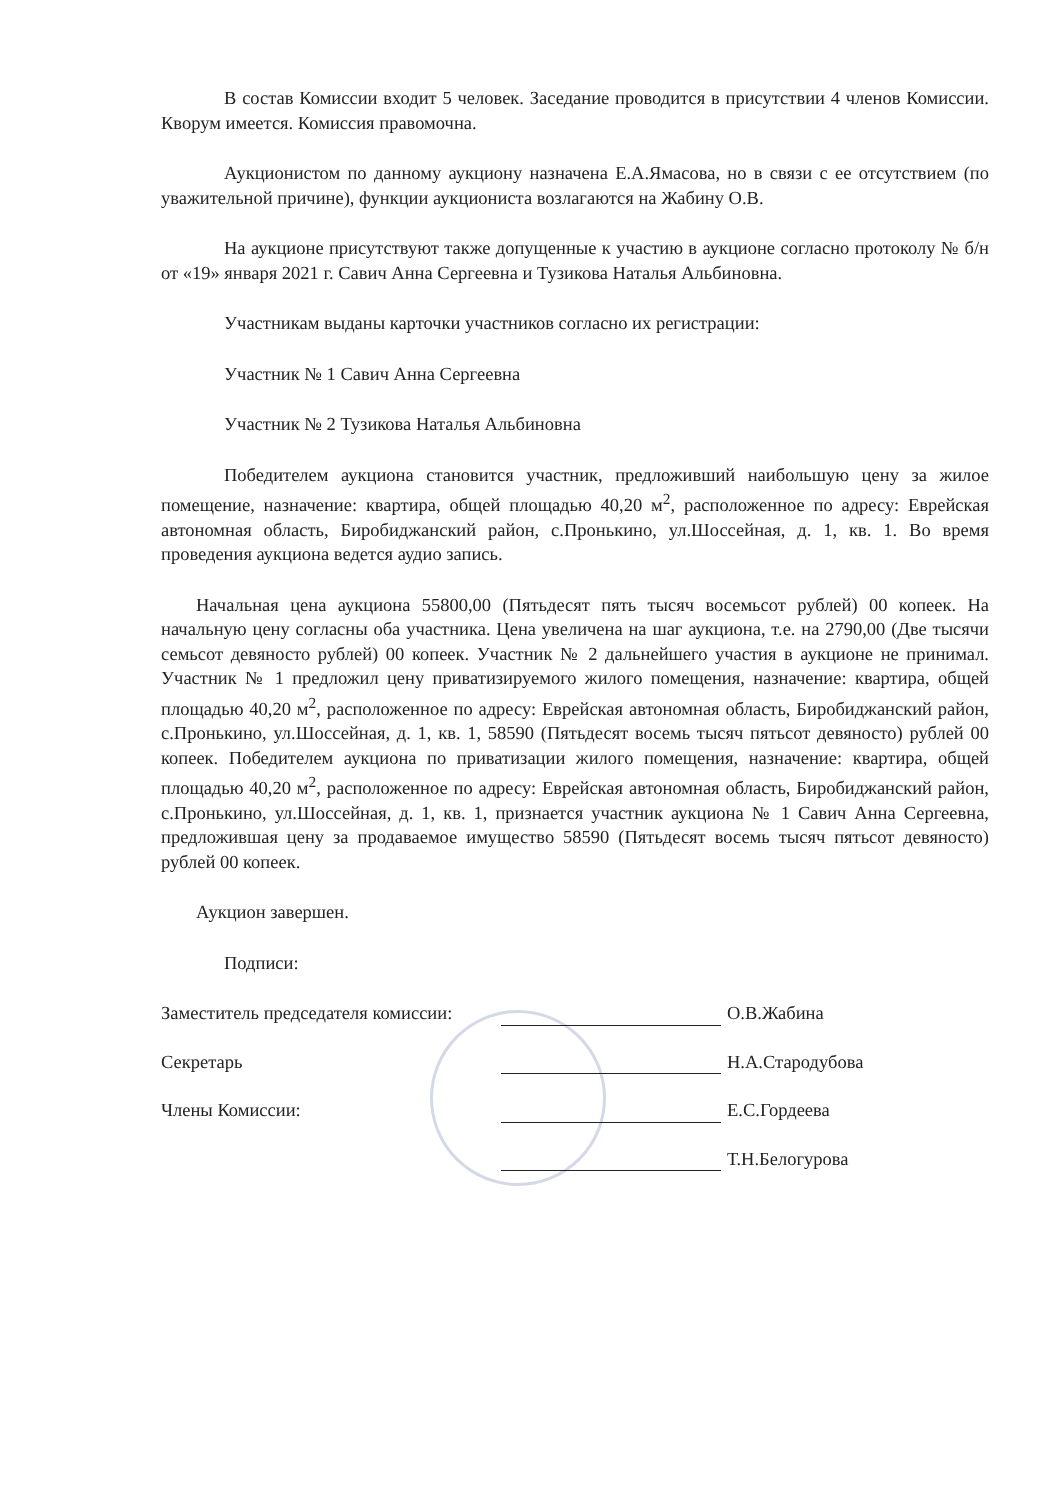В состав Комиссии входит 5 человек. Заседание проводится в присутствии 4 членов Комиссии. Кворум имеется. Комиссия правомочна.
Аукционистом по данному аукциону назначена Е.А.Ямасова, но в связи с ее отсутствием (по уважительной причине), функции аукциониста возлагаются на Жабину О.В.
На аукционе присутствуют также допущенные к участию в аукционе согласно протоколу № б/н от «19» января 2021 г. Савич Анна Сергеевна и Тузикова Наталья Альбиновна.
Участникам выданы карточки участников согласно их регистрации:
Участник № 1 Савич Анна Сергеевна
Участник № 2 Тузикова Наталья Альбиновна
Победителем аукциона становится участник, предложивший наибольшую цену за жилое помещение, назначение: квартира, общей площадью 40,20 м<sup>2</sup>, расположенное по адресу: Еврейская автономная область, Биробиджанский район, с.Пронькино, ул.Шоссейная, д. 1, кв. 1. Во время проведения аукциона ведется аудио запись.
Начальная цена аукциона 55800,00 (Пятьдесят пять тысяч восемьсот рублей) 00 копеек. На начальную цену согласны оба участника. Цена увеличена на шаг аукциона, т.е. на 2790,00 (Две тысячи семьсот девяносто рублей) 00 копеек. Участник № 2 дальнейшего участия в аукционе не принимал. Участник № 1 предложил цену приватизируемого жилого помещения, назначение: квартира, общей площадью 40,20 м<sup>2</sup>, расположенное по адресу: Еврейская автономная область, Биробиджанский район, с.Пронькино, ул.Шоссейная, д. 1, кв. 1, 58590 (Пятьдесят восемь тысяч пятьсот девяносто) рублей 00 копеек. Победителем аукциона по приватизации жилого помещения, назначение: квартира, общей площадью 40,20 м<sup>2</sup>, расположенное по адресу: Еврейская автономная область, Биробиджанский район, с.Пронькино, ул.Шоссейная, д. 1, кв. 1, признается участник аукциона № 1 Савич Анна Сергеевна, предложившая цену за продаваемое имущество 58590 (Пятьдесят восемь тысяч пятьсот девяносто) рублей 00 копеек.
Аукцион завершен.
Подписи:
Заместитель председателя комиссии: О.В.Жабина
Секретарь Н.А.Стародубова
Члены Комиссии: Е.С.Гордеева
Т.Н.Белогурова